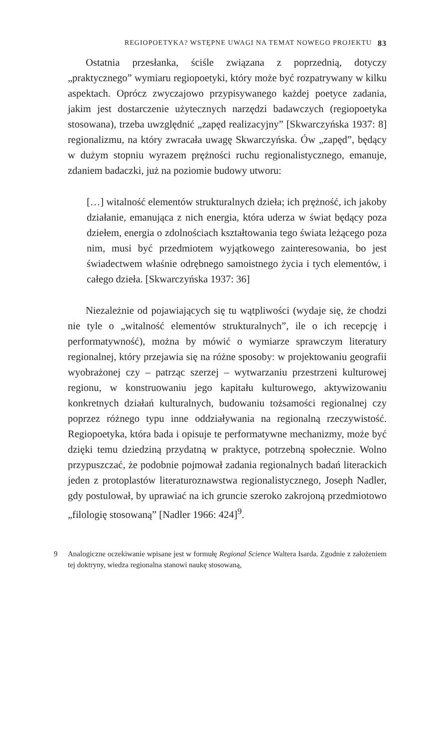REGIOPOETYKA? WSTĘPNE UWAGI NA TEMAT NOWEGO PROJEKTU 83
Ostatnia przesłanka, ściśle związana z poprzednią, dotyczy „praktycznego” wymiaru regiopoetyki, który może być rozpatrywany w kilku aspektach. Oprócz zwyczajowo przypisywanego każdej poetyce zadania, jakim jest dostarczenie użytecznych narzędzi badawczych (regiopoetyka stosowana), trzeba uwzględnić „zapęd realizacyjny” [Skwarczyńska 1937: 8] regionalizmu, na który zwracała uwagę Skwarczyńska. Ów „zapęd”, będący w dużym stopniu wyrazem prężności ruchu regionalistycznego, emanuje, zdaniem badaczki, już na poziomie budowy utworu:
[…] witalność elementów strukturalnych dzieła; ich prężność, ich jakoby działanie, emanująca z nich energia, która uderza w świat będący poza dziełem, energia o zdolnościach kształtowania tego świata leżącego poza nim, musi być przedmiotem wyjątkowego zainteresowania, bo jest świadectwem właśnie odrębnego samoistnego życia i tych elementów, i całego dzieła. [Skwarczyńska 1937: 36]
Niezależnie od pojawiających się tu wątpliwości (wydaje się, że chodzi nie tyle o „witalność elementów strukturalnych”, ile o ich recepcję i performatywność), można by mówić o wymiarze sprawczym literatury regionalnej, który przejawia się na różne sposoby: w projektowaniu geografii wyobrażonej czy – patrząc szerzej – wytwarzaniu przestrzeni kulturowej regionu, w konstruowaniu jego kapitału kulturowego, aktywizowaniu konkretnych działań kulturalnych, budowaniu tożsamości regionalnej czy poprzez różnego typu inne oddziaływania na regionalną rzeczywistość. Regiopoetyka, która bada i opisuje te performatywne mechanizmy, może być dzięki temu dziedziną przydatną w praktyce, potrzebną społecznie. Wolno przypuszczać, że podobnie pojmował zadania regionalnych badań literackich jeden z protoplastów literaturoznawstwa regionalistycznego, Joseph Nadler, gdy postulował, by uprawiać na ich gruncie szeroko zakrojoną przedmiotowo „filologię stosowaną” [Nadler 1966: 424]<sup>9</sup>.
9 Analogiczne oczekiwanie wpisane jest w formułę Regional Science Waltera Isarda. Zgodnie z założeniem tej doktryny, wiedza regionalna stanowi naukę stosowaną,